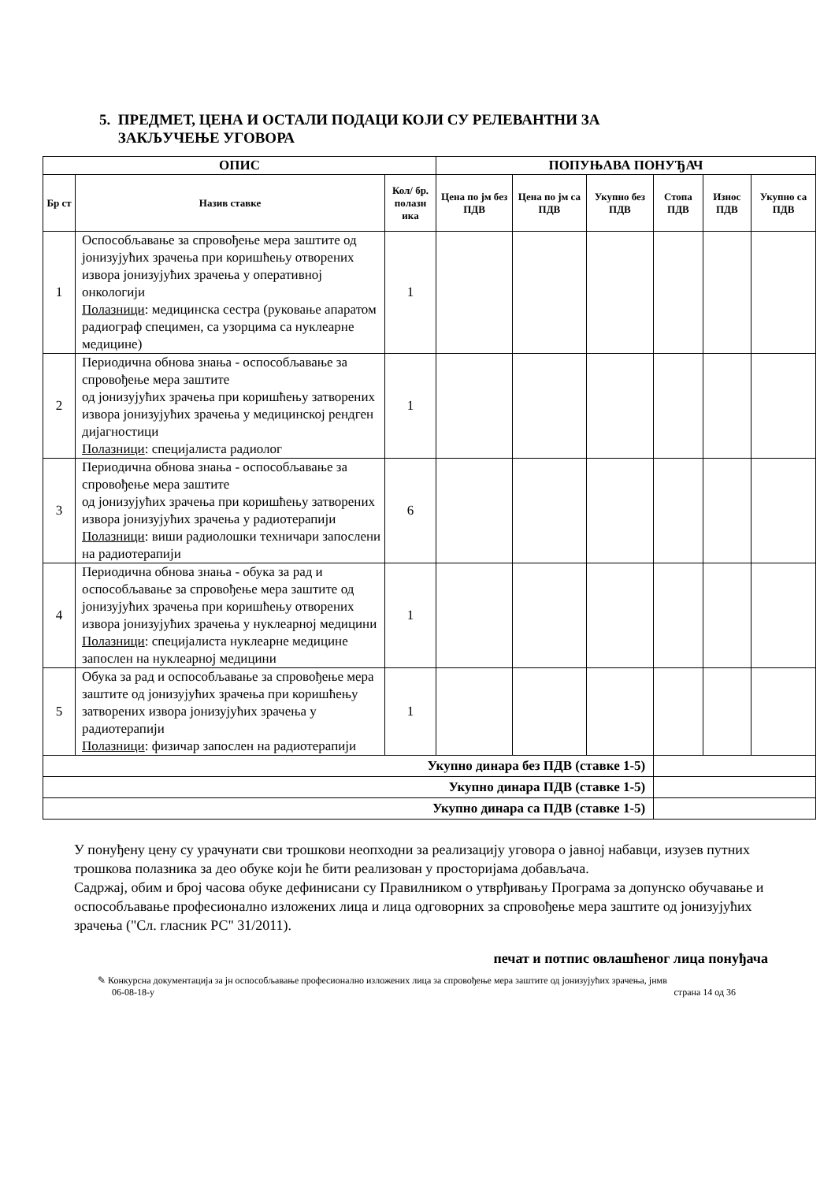5. ПРЕДМЕТ, ЦЕНА И ОСТАЛИ ПОДАЦИ КОЈИ СУ РЕЛЕВАНТНИ ЗА
ЗАКЉУЧЕЊЕ УГОВОРА
| ОПИС | | | ПОПУЊАВА ПОНУЂАЧ | | | | | |
| --- | --- | --- | --- | --- | --- | --- | --- | --- |
| Бр ст | Назив ставке | Кол/ бр. полазн ика | Цена по јм без ПДВ | Цена по јм са ПДВ | Укупно без ПДВ | Стопа ПДВ | Износ ПДВ | Укупно са ПДВ |
| 1 | Оспособљавање за спровођење мера заштите од јонизујућих зрачења при коришћењу отворених извора јонизујућих зрачења у оперативној онкологији Полазници : медицинска сестра (руковање апаратом радиограф специмен, са узорцима са нуклеарне медицине) | 1 | | | | | | |
| 2 | Периодична обнова знања - оспособљавање за спровођење мера заштите од јонизујућих зрачења при коришћењу затворених извора јонизујућих зрачења у медицинској рендген дијагностици Полазници : специјалиста радиолог | 1 | | | | | | |
| 3 | Периодична обнова знања - оспособљавање за спровођење мера заштите од јонизујућих зрачења при коришћењу затворених извора јонизујућих зрачења у радиотерапији Полазници : виши радиолошки техничари запослени на радиотерапији | 6 | | | | | | |
| 4 | Периодична обнова знања - обука за рад и оспособљавање за спровођење мера заштите од јонизујућих зрачења при коришћењу отворених извора јонизујућих зрачења у нуклеарној медицини Полазници : специјалиста нуклеарне медицине запослен на нуклеарној медицини | 1 | | | | | | |
| 5 | Обука за рад и оспособљавање за спровођење мера заштите од јонизујућих зрачења при коришћењу затворених извора јонизујућих зрачења у радиотерапији Полазници : физичар запослен на радиотерапији | 1 | | | | | | |
| Укупно динара без ПДВ (ставке 1-5) | | | | | | | | |
| Укупно динара ПДВ (ставке 1-5) | | | | | | | | |
| Укупно динара са ПДВ (ставке 1-5) | | | | | | | | |
У понуђену цену су урачунати сви трошкови неопходни за реализацију уговора о јавној набавци, изузев путних трошкова полазника за део обуке који ће бити реализован у просторијама добављача.
Садржај, обим и број часова обуке дефинисани су Правилником о утврђивању Програма за допунско обучавање и оспособљавање професионално изложених лица и лица одговорних за спровођење мера заштите од јонизујућих зрачења ("Сл. гласник РС" 31/2011).
печат и потпис овлашћеног лица понуђача
✎ Конкурсна документација за јн оспособљавање професионално изложених лица за спровођење мера заштите од јонизујућих зрачења, јнмв
06-08-18-у страна 14 од 36